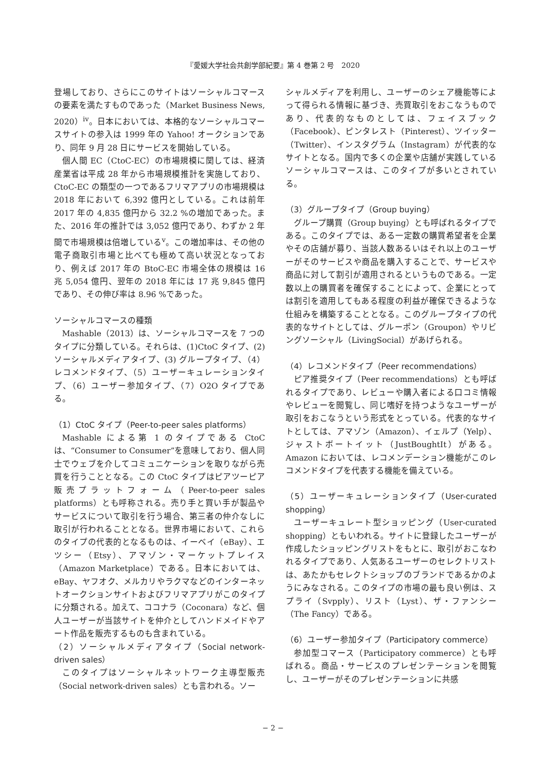『愛媛大学社会共創学部紀要』第 4 巻第 2 号　2020
登場しており、さらにこのサイトはソーシャルコマースの要素を満たすものであった（Market Business News, 2020）<sup>iv</sup>。日本においては、本格的なソーシャルコマースサイトの参入は 1999 年の Yahoo! オークションであり、同年 9 月 28 日にサービスを開始している。
個人間 EC（CtoC-EC）の市場規模に関しては、経済産業省は平成 28 年から市場規模推計を実施しており、CtoC-EC の類型の一つであるフリマアプリの市場規模は 2018 年において 6,392 億円としている。これは前年 2017 年の 4,835 億円から 32.2 %の増加であった。また、2016 年の推計では 3,052 億円であり、わずか 2 年間で市場規模は倍増している<sup>v</sup>。この増加率は、その他の電子商取引市場と比べても極めて高い状況となっており、例えば 2017 年の BtoC-EC 市場全体の規模は 16 兆 5,054 億円、翌年の 2018 年には 17 兆 9,845 億円であり、その伸び率は 8.96 %であった。
ソーシャルコマースの種類
Mashable（2013）は、ソーシャルコマースを 7 つのタイプに分類している。それらは、(1)CtoC タイプ、(2) ソーシャルメディアタイプ、(3) グループタイプ、（4）レコメンドタイプ、（5）ユーザーキュレーションタイプ、（6）ユーザー参加タイプ、（7）O2O タイプである。
（1）CtoC タイプ（Peer-to-peer sales platforms）
Mashable による第 1 のタイプである CtoC は、“Consumer to Consumer”を意味しており、個人同士でウェブを介してコミュニケーションを取りながら売買を行うこととなる。この CtoC タイプはピアツーピア販売プラットフォーム（Peer-to-peer sales platforms）とも呼称される。売り手と買い手が製品やサービスについて取引を行う場合、第三者の仲介なしに取引が行われることとなる。世界市場において、これらのタイプの代表的となるものは、イーベイ（eBay）、エツシー（Etsy）、アマゾン・マーケットプレイス（Amazon Marketplace）である。日本においては、eBay、ヤフオク、メルカリやラクマなどのインターネットオークションサイトおよびフリマアプリがこのタイプに分類される。加えて、ココナラ（Coconara）など、個人ユーザーが当該サイトを仲介としてハンドメイドやアート作品を販売するものも含まれている。
（2）ソーシャルメディアタイプ（Social network-driven sales）
このタイプはソーシャルネットワーク主導型販売（Social network-driven sales）とも言われる。ソー
シャルメディアを利用し、ユーザーのシェア機能等によって得られる情報に基づき、売買取引をおこなうものであり、代表的なものとしては、フェイスブック（Facebook）、ピンタレスト（Pinterest）、ツイッター（Twitter）、インスタグラム（Instagram）が代表的なサイトとなる。国内で多くの企業や店舗が実践しているソーシャルコマースは、このタイプが多いとされている。
（3）グループタイプ（Group buying）
グループ購買（Group buying）とも呼ばれるタイプである。このタイプでは、ある一定数の購買希望者を企業やその店舗が募り、当該人数あるいはそれ以上のユーザーがそのサービスや商品を購入することで、サービスや商品に対して割引が適用されるというものである。一定数以上の購買者を確保することによって、企業にとっては割引を適用してもある程度の利益が確保できるような仕組みを構築することとなる。このグループタイプの代表的なサイトとしては、グルーポン（Groupon）やリビングソーシャル（LivingSocial）があげられる。
（4）レコメンドタイプ（Peer recommendations）
ピア推奨タイプ（Peer recommendations）とも呼ばれるタイプであり、レビューや購入者による口コミ情報やレビューを閲覧し、同じ嗜好を持つようなユーザーが取引をおこなうという形式をとっている。代表的なサイトとしては、アマゾン（Amazon）、イェルプ（Yelp）、ジャストボートイット（JustBoughtIt）がある。Amazon においては、レコメンデーション機能がこのレコメンドタイプを代表する機能を備えている。
（5）ユーザーキュレーションタイプ（User-curated shopping）
ユーザーキュレート型ショッピング（User-curated shopping）ともいわれる。サイトに登録したユーザーが作成したショッピングリストをもとに、取引がおこなわれるタイプであり、人気あるユーザーのセレクトリストは、あたかもセレクトショップのブランドであるかのようにみなされる。このタイプの市場の最も良い例は、スプライ（Svpply）、リスト（Lyst）、ザ・ファンシー（The Fancy）である。
（6）ユーザー参加タイプ（Participatory commerce）
参加型コマース（Participatory commerce）とも呼ばれる。商品・サービスのプレゼンテーションを閲覧し、ユーザーがそのプレゼンテーションに共感
− 2 −